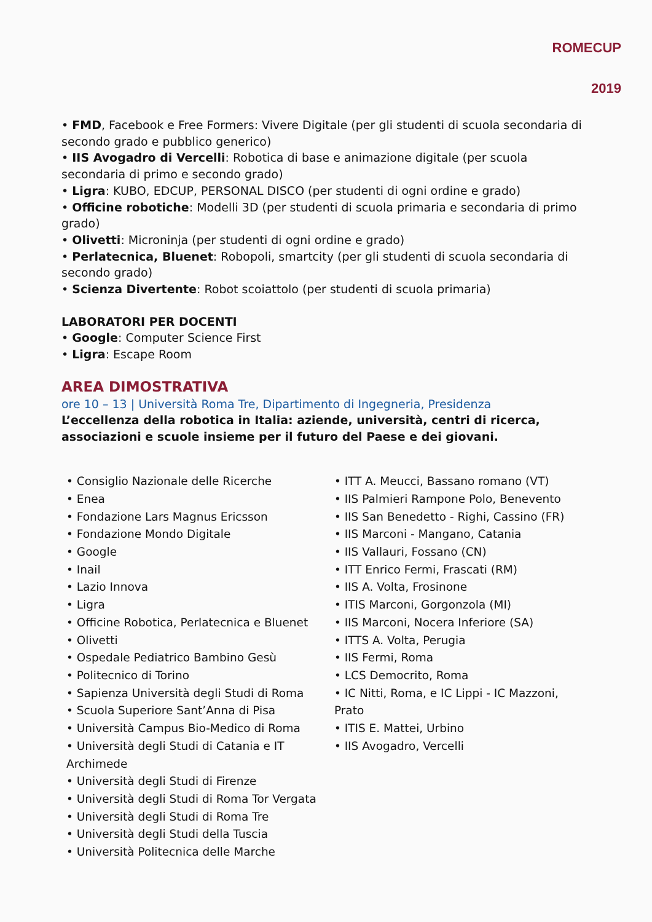ROMECUP
2019
• FMD, Facebook e Free Formers: Vivere Digitale (per gli studenti di scuola secondaria di secondo grado e pubblico generico)
• IIS Avogadro di Vercelli: Robotica di base e animazione digitale (per scuola secondaria di primo e secondo grado)
• Ligra: KUBO, EDCUP, PERSONAL DISCO (per studenti di ogni ordine e grado)
• Officine robotiche: Modelli 3D (per studenti di scuola primaria e secondaria di primo grado)
• Olivetti: Microninja (per studenti di ogni ordine e grado)
• Perlatecnica, Bluenet: Robopoli, smartcity (per gli studenti di scuola secondaria di secondo grado)
• Scienza Divertente: Robot scoiattolo (per studenti di scuola primaria)
LABORATORI PER DOCENTI
• Google: Computer Science First
• Ligra: Escape Room
AREA DIMOSTRATIVA
ore 10 – 13 | Università Roma Tre, Dipartimento di Ingegneria, Presidenza
L’eccellenza della robotica in Italia: aziende, università, centri di ricerca, associazioni e scuole insieme per il futuro del Paese e dei giovani.
• Consiglio Nazionale delle Ricerche
• Enea
• Fondazione Lars Magnus Ericsson
• Fondazione Mondo Digitale
• Google
• Inail
• Lazio Innova
• Ligra
• Officine Robotica, Perlatecnica e Bluenet
• Olivetti
• Ospedale Pediatrico Bambino Gesù
• Politecnico di Torino
• Sapienza Università degli Studi di Roma
• Scuola Superiore Sant’Anna di Pisa
• Università Campus Bio-Medico di Roma
• Università degli Studi di Catania e IT Archimede
• Università degli Studi di Firenze
• Università degli Studi di Roma Tor Vergata
• Università degli Studi di Roma Tre
• Università degli Studi della Tuscia
• Università Politecnica delle Marche
• ITT A. Meucci, Bassano romano (VT)
• IIS Palmieri Rampone Polo, Benevento
• IIS San Benedetto - Righi, Cassino (FR)
• IIS Marconi - Mangano, Catania
• IIS Vallauri, Fossano (CN)
• ITT Enrico Fermi, Frascati (RM)
• IIS A. Volta, Frosinone
• ITIS Marconi, Gorgonzola (MI)
• IIS Marconi, Nocera Inferiore (SA)
• ITTS A. Volta, Perugia
• IIS Fermi, Roma
• LCS Democrito, Roma
• IC Nitti, Roma, e IC Lippi - IC Mazzoni, Prato
• ITIS E. Mattei, Urbino
• IIS Avogadro, Vercelli